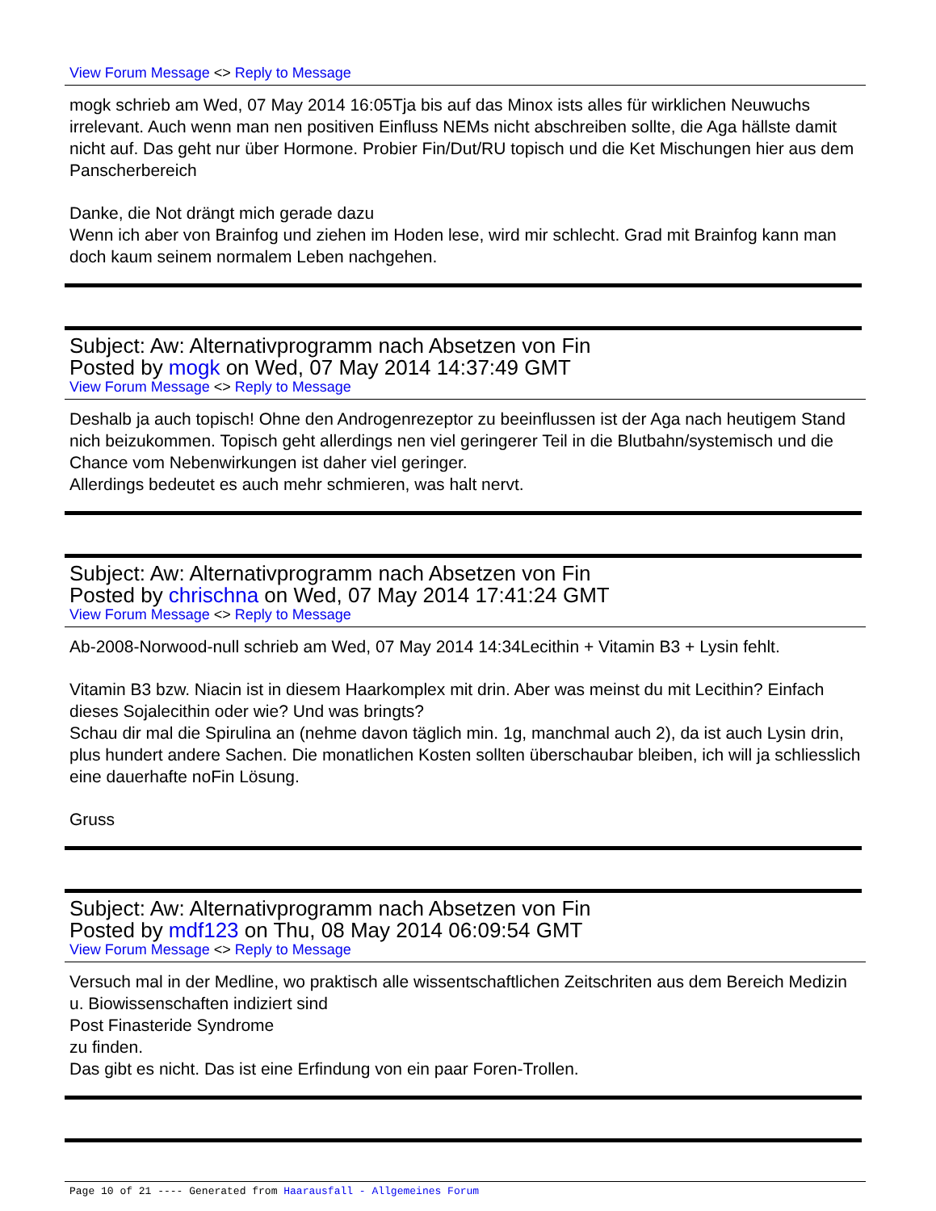View Forum Message <> Reply to Message
mogk schrieb am Wed, 07 May 2014 16:05Tja bis auf das Minox ists alles für wirklichen Neuwuchs irrelevant. Auch wenn man nen positiven Einfluss NEMs nicht abschreiben sollte, die Aga hällste damit nicht auf. Das geht nur über Hormone. Probier Fin/Dut/RU topisch und die Ket Mischungen hier aus dem Panscherbereich
Danke, die Not drängt mich gerade dazu
Wenn ich aber von Brainfog und ziehen im Hoden lese, wird mir schlecht. Grad mit Brainfog kann man doch kaum seinem normalem Leben nachgehen.
Subject: Aw: Alternativprogramm nach Absetzen von Fin
Posted by mogk on Wed, 07 May 2014 14:37:49 GMT
View Forum Message <> Reply to Message
Deshalb ja auch topisch! Ohne den Androgenrezeptor zu beeinflussen ist der Aga nach heutigem Stand nich beizukommen. Topisch geht allerdings nen viel geringerer Teil in die Blutbahn/systemisch und die Chance vom Nebenwirkungen ist daher viel geringer.
Allerdings bedeutet es auch mehr schmieren, was halt nervt.
Subject: Aw: Alternativprogramm nach Absetzen von Fin
Posted by chrischna on Wed, 07 May 2014 17:41:24 GMT
View Forum Message <> Reply to Message
Ab-2008-Norwood-null schrieb am Wed, 07 May 2014 14:34Lecithin + Vitamin B3 + Lysin fehlt.
Vitamin B3 bzw. Niacin ist in diesem Haarkomplex mit drin. Aber was meinst du mit Lecithin? Einfach dieses Sojalecithin oder wie? Und was bringts?
Schau dir mal die Spirulina an (nehme davon täglich min. 1g, manchmal auch 2), da ist auch Lysin drin, plus hundert andere Sachen. Die monatlichen Kosten sollten überschaubar bleiben, ich will ja schliesslich eine dauerhafte noFin Lösung.
Gruss
Subject: Aw: Alternativprogramm nach Absetzen von Fin
Posted by mdf123 on Thu, 08 May 2014 06:09:54 GMT
View Forum Message <> Reply to Message
Versuch mal in der Medline, wo praktisch alle wissentschaftlichen Zeitschriten aus dem Bereich Medizin u. Biowissenschaften indiziert sind
Post Finasteride Syndrome
zu finden.
Das gibt es nicht. Das ist eine Erfindung von ein paar Foren-Trollen.
Page 10 of 21 ---- Generated from Haarausfall - Allgemeines Forum